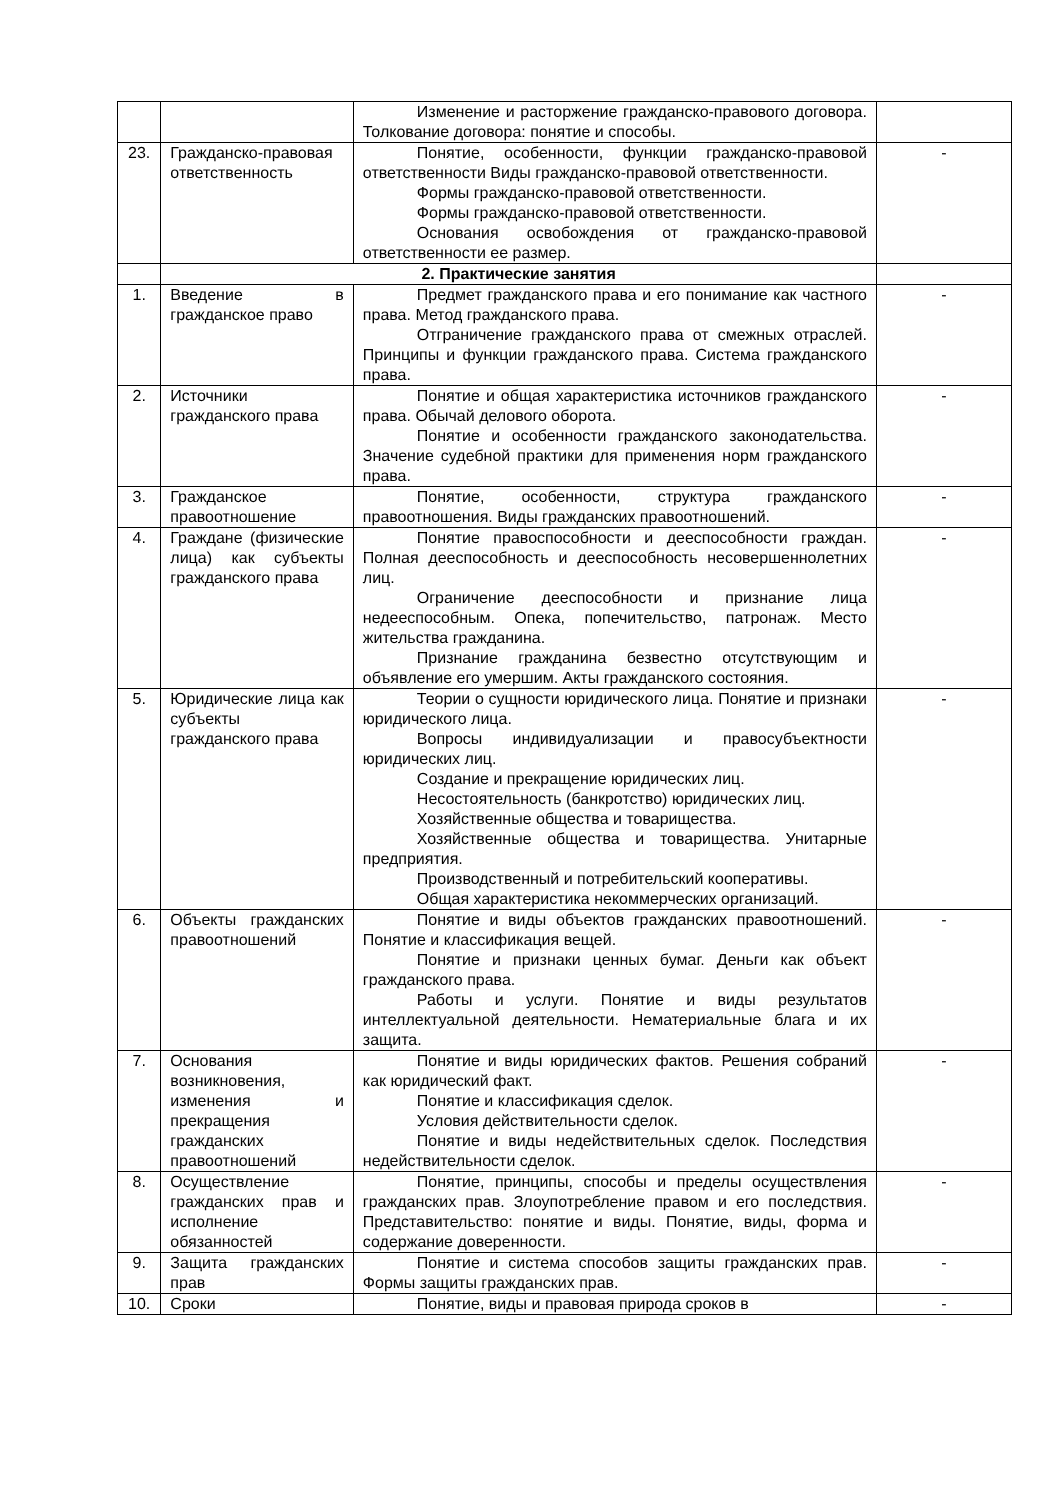| | | Изменение и расторжение гражданско-правового договора. Толкование договора: понятие и способы. | |
| 23. | Гражданско-правовая ответственность | Понятие, особенности, функции гражданско-правовой ответственности Виды гражданско-правовой ответственности. Формы гражданско-правовой ответственности. Формы гражданско-правовой ответственности. Основания освобождения от гражданско-правовой ответственности ее размер. | - |
| | 2. Практические занятия | | |
| 1. | Введение в гражданское право | Предмет гражданского права и его понимание как частного права. Метод гражданского права. Отграничение гражданского права от смежных отраслей. Принципы и функции гражданского права. Система гражданского права. | - |
| 2. | Источники гражданского права | Понятие и общая характеристика источников гражданского права. Обычай делового оборота. Понятие и особенности гражданского законодательства. Значение судебной практики для применения норм гражданского права. | - |
| 3. | Гражданское правоотношение | Понятие, особенности, структура гражданского правоотношения. Виды гражданских правоотношений. | - |
| 4. | Граждане (физические лица) как субъекты гражданского права | Понятие правоспособности и дееспособности граждан. Полная дееспособность и дееспособность несовершеннолетних лиц. Ограничение дееспособности и признание лица недееспособным. Опека, попечительство, патронаж. Место жительства гражданина. Признание гражданина безвестно отсутствующим и объявление его умершим. Акты гражданского состояния. | - |
| 5. | Юридические лица как субъекты гражданского права | Теории о сущности юридического лица. Понятие и признаки юридического лица. Вопросы индивидуализации и правосубъектности юридических лиц. Создание и прекращение юридических лиц. Несостоятельность (банкротство) юридических лиц. Хозяйственные общества и товарищества. Хозяйственные общества и товарищества. Унитарные предприятия. Производственный и потребительский кооперативы. Общая характеристика некоммерческих организаций. | - |
| 6. | Объекты гражданских правоотношений | Понятие и виды объектов гражданских правоотношений. Понятие и классификация вещей. Понятие и признаки ценных бумаг. Деньги как объект гражданского права. Работы и услуги. Понятие и виды результатов интеллектуальной деятельности. Нематериальные блага и их защита. | - |
| 7. | Основания возникновения, изменения и прекращения гражданских правоотношений | Понятие и виды юридических фактов. Решения собраний как юридический факт. Понятие и классификация сделок. Условия действительности сделок. Понятие и виды недействительных сделок. Последствия недействительности сделок. | - |
| 8. | Осуществление гражданских прав и исполнение обязанностей | Понятие, принципы, способы и пределы осуществления гражданских прав. Злоупотребление правом и его последствия. Представительство: понятие и виды. Понятие, виды, форма и содержание доверенности. | - |
| 9. | Защита гражданских прав | Понятие и система способов защиты гражданских прав. Формы защиты гражданских прав. | - |
| 10. | Сроки | Понятие, виды и правовая природа сроков в | - |